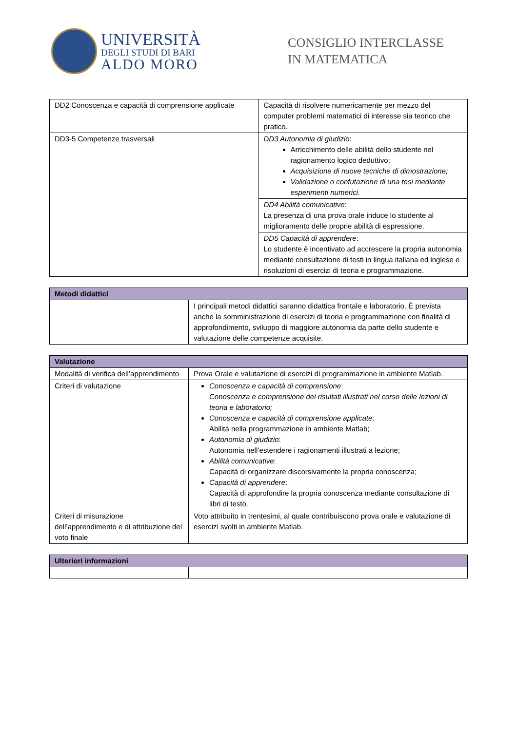UNIVERSITÀ
DEGLI STUDI DI BARI
ALDO MORO
CONSIGLIO INTERCLASSE
IN MATEMATICA
| DD2 Conoscenza e capacità di comprensione applicate | Capacità di risolvere numericamente per mezzo del computer problemi matematici di interesse sia teorico che pratico. |
| DD3-5 Competenze trasversali | DD3 Autonomia di giudizio : Arricchimento delle abilità dello studente nel ragionamento logico deduttivo; Acquisizione di nuove tecniche di dimostrazione; Validazione o confutazione di una tesi mediante esperimenti numerici. |
| | DD4 Abilità comunicative : La presenza di una prova orale induce lo studente al miglioramento delle proprie abilità di espressione. |
| | DD5 Capacità di apprendere : Lo studente è incentivato ad accrescere la propria autonomia mediante consultazione di testi in lingua italiana ed inglese e risoluzioni di esercizi di teoria e programmazione. |
| Metodi didattici | |
| --- | --- |
| | I principali metodi didattici saranno didattica frontale e laboratorio. È prevista anche la somministrazione di esercizi di teoria e programmazione con finalità di approfondimento, sviluppo di maggiore autonomia da parte dello studente e valutazione delle competenze acquisite. |
| Valutazione | |
| --- | --- |
| Modalità di verifica dell’apprendimento | Prova Orale e valutazione di esercizi di programmazione in ambiente Matlab. |
| Criteri di valutazione | Conoscenza e capacità di comprensione : Conoscenza e comprensione dei risultati illustrati nel corso delle lezioni di teoria e laboratorio; Conoscenza e capacità di comprensione applicate : Abilità nella programmazione in ambiente Matlab; Autonomia di giudizio : Autonomia nell’estendere i ragionamenti illustrati a lezione; Abilità comunicative : Capacità di organizzare discorsivamente la propria conoscenza; Capacità di apprendere : Capacità di approfondire la propria conoscenza mediante consultazione di libri di testo. |
| Criteri di misurazione dell’apprendimento e di attribuzione del voto finale | Voto attribuito in trentesimi, al quale contribuiscono prova orale e valutazione di esercizi svolti in ambiente Matlab. |
| Ulteriori informazioni | |
| --- | --- |